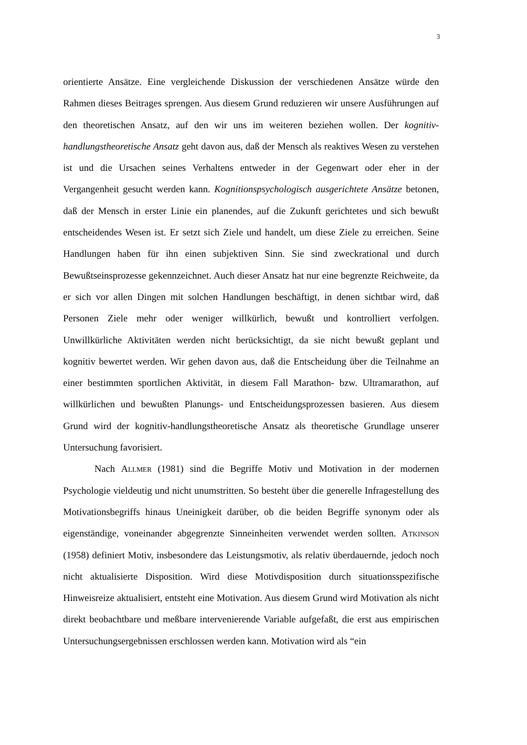3
orientierte Ansätze. Eine vergleichende Diskussion der verschiedenen Ansätze würde den Rahmen dieses Beitrages sprengen. Aus diesem Grund reduzieren wir unsere Ausführungen auf den theoretischen Ansatz, auf den wir uns im weiteren beziehen wollen. Der kognitiv-handlungstheoretische Ansatz geht davon aus, daß der Mensch als reaktives Wesen zu verstehen ist und die Ursachen seines Verhaltens entweder in der Gegenwart oder eher in der Vergangenheit gesucht werden kann. Kognitionspsychologisch ausgerichtete Ansätze betonen, daß der Mensch in erster Linie ein planendes, auf die Zukunft gerichtetes und sich bewußt entscheidendes Wesen ist. Er setzt sich Ziele und handelt, um diese Ziele zu erreichen. Seine Handlungen haben für ihn einen subjektiven Sinn. Sie sind zweckrational und durch Bewußtseinsprozesse gekennzeichnet. Auch dieser Ansatz hat nur eine begrenzte Reichweite, da er sich vor allen Dingen mit solchen Handlungen beschäftigt, in denen sichtbar wird, daß Personen Ziele mehr oder weniger willkürlich, bewußt und kontrolliert verfolgen. Unwillkürliche Aktivitäten werden nicht berücksichtigt, da sie nicht bewußt geplant und kognitiv bewertet werden. Wir gehen davon aus, daß die Entscheidung über die Teilnahme an einer bestimmten sportlichen Aktivität, in diesem Fall Marathon- bzw. Ultramarathon, auf willkürlichen und bewußten Planungs- und Entscheidungsprozessen basieren. Aus diesem Grund wird der kognitiv-handlungstheoretische Ansatz als theoretische Grundlage unserer Untersuchung favorisiert.
Nach Allmer (1981) sind die Begriffe Motiv und Motivation in der modernen Psychologie vieldeutig und nicht unumstritten. So besteht über die generelle Infragestellung des Motivationsbegriffs hinaus Uneinigkeit darüber, ob die beiden Begriffe synonym oder als eigenständige, voneinander abgegrenzte Sinneinheiten verwendet werden sollten. Atkinson (1958) definiert Motiv, insbesondere das Leistungsmotiv, als relativ überdauernde, jedoch noch nicht aktualisierte Disposition. Wird diese Motivdisposition durch situationsspezifische Hinweisreize aktualisiert, entsteht eine Motivation. Aus diesem Grund wird Motivation als nicht direkt beobachtbare und meßbare intervenierende Variable aufgefaßt, die erst aus empirischen Untersuchungsergebnissen erschlossen werden kann. Motivation wird als “ein